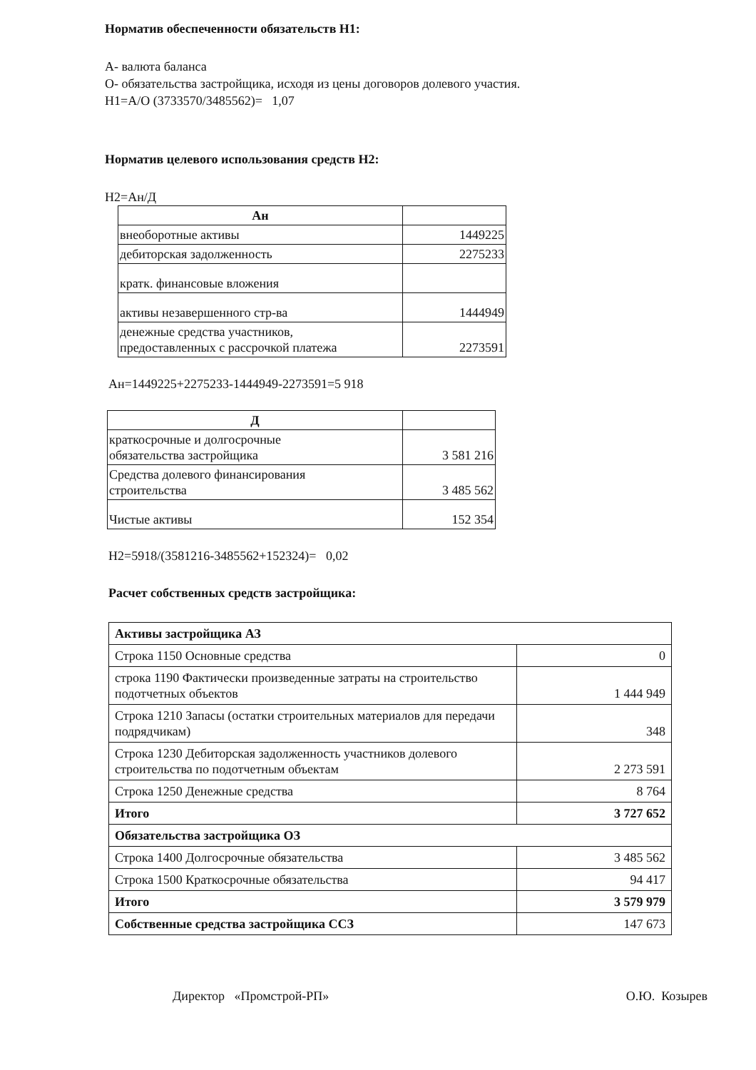Норматив обеспеченности обязательств Н1:
А- валюта баланса
О- обязательства застройщика, исходя из цены договоров долевого участия.
Н1=А/О (3733570/3485562)= 1,07
Норматив целевого использования средств Н2:
Н2=Ан/Д
| Ан | |
| внеоборотные активы | 1449225 |
| дебиторская задолженность | 2275233 |
| кратк. финансовые вложения | |
| активы незавершенного стр-ва | 1444949 |
| денежные средства участников, предоставленных с рассрочкой платежа | 2273591 |
Ан=1449225+2275233-1444949-2273591=5 918
| Д | |
| краткосрочные и долгосрочные обязательства застройщика | 3 581 216 |
| Средства долевого финансирования строительства | 3 485 562 |
| Чистые активы | 152 354 |
Н2=5918/(3581216-3485562+152324)= 0,02
Расчет собственных средств застройщика:
| Активы застройщика АЗ | |
| Строка 1150 Основные средства | 0 |
| строка 1190 Фактически произведенные затраты на строительство подотчетных объектов | 1 444 949 |
| Строка 1210 Запасы (остатки строительных материалов для передачи подрядчикам) | 348 |
| Строка 1230 Дебиторская задолженность участников долевого строительства по подотчетным объектам | 2 273 591 |
| Строка 1250 Денежные средства | 8 764 |
| Итого | 3 727 652 |
| Обязательства застройщика ОЗ | |
| Строка 1400 Долгосрочные обязательства | 3 485 562 |
| Строка 1500 Краткосрочные обязательства | 94 417 |
| Итого | 3 579 979 |
| Собственные средства застройщика ССЗ | 147 673 |
Директор «Промстрой-РП» О.Ю. Козырев